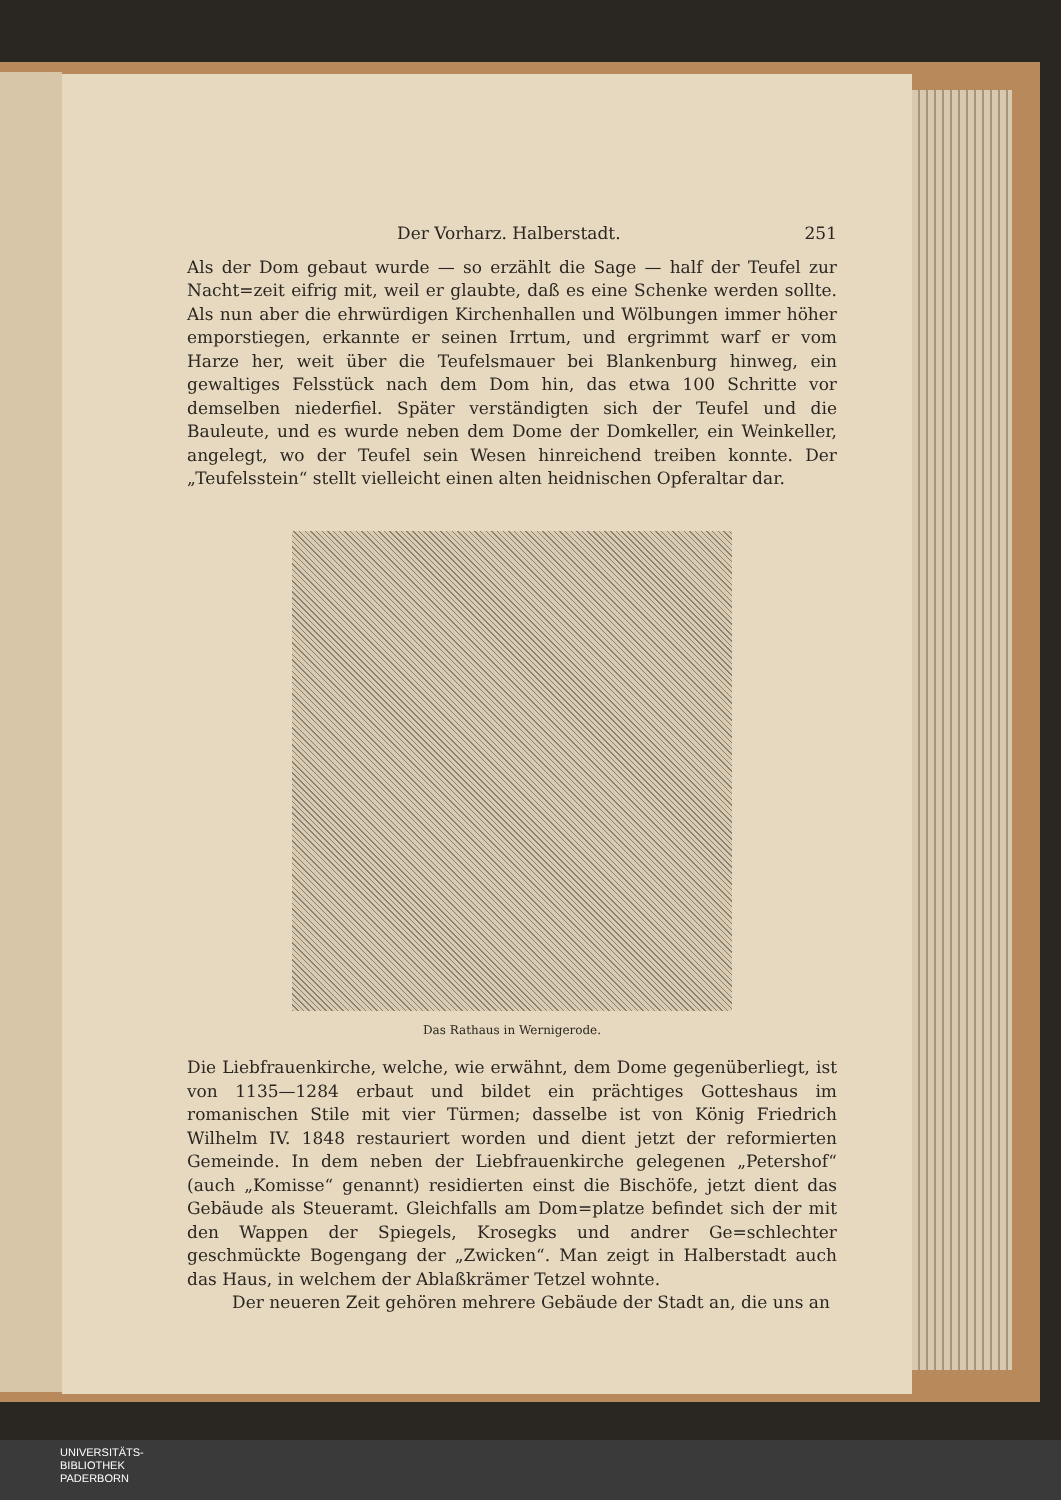Der Vorharz. Halberstadt. 251
Als der Dom gebaut wurde — so erzählt die Sage — half der Teufel zur Nacht=zeit eifrig mit, weil er glaubte, daß es eine Schenke werden sollte. Als nun aber die ehrwürdigen Kirchenhallen und Wölbungen immer höher emporstiegen, erkannte er seinen Irrtum, und ergrimmt warf er vom Harze her, weit über die Teufelsmauer bei Blankenburg hinweg, ein gewaltiges Felsstück nach dem Dom hin, das etwa 100 Schritte vor demselben niederfiel. Später verständigten sich der Teufel und die Bauleute, und es wurde neben dem Dome der Domkeller, ein Weinkeller, angelegt, wo der Teufel sein Wesen hinreichend treiben konnte. Der „Teufelsstein“ stellt vielleicht einen alten heidnischen Opferaltar dar.
Das Rathaus in Wernigerode.
Die Liebfrauenkirche, welche, wie erwähnt, dem Dome gegenüberliegt, ist von 1135—1284 erbaut und bildet ein prächtiges Gotteshaus im romanischen Stile mit vier Türmen; dasselbe ist von König Friedrich Wilhelm IV. 1848 restauriert worden und dient jetzt der reformierten Gemeinde. In dem neben der Liebfrauenkirche gelegenen „Petershof“ (auch „Komisse“ genannt) residierten einst die Bischöfe, jetzt dient das Gebäude als Steueramt. Gleichfalls am Dom=platze befindet sich der mit den Wappen der Spiegels, Krosegks und andrer Ge=schlechter geschmückte Bogengang der „Zwicken“. Man zeigt in Halberstadt auch das Haus, in welchem der Ablaßkrämer Tetzel wohnte.
Der neueren Zeit gehören mehrere Gebäude der Stadt an, die uns an
UNIVERSITÄTS-
BIBLIOTHEK
PADERBORN